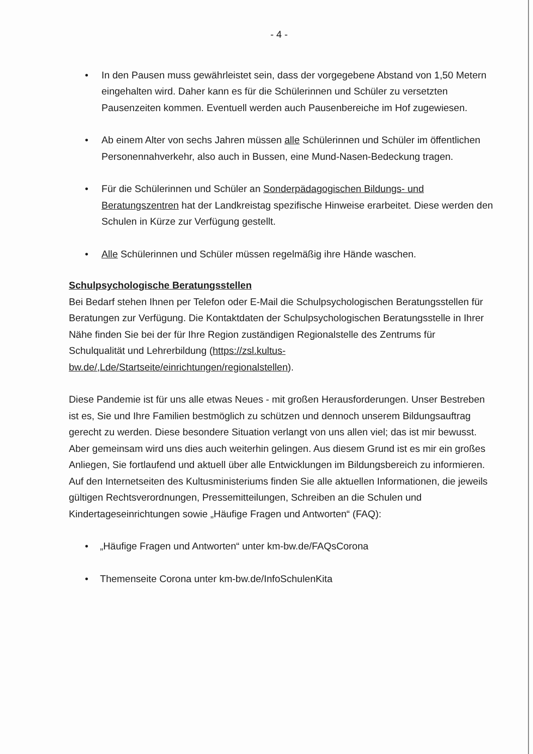- 4 -
• In den Pausen muss gewährleistet sein, dass der vorgegebene Abstand von 1,50 Metern eingehalten wird. Daher kann es für die Schülerinnen und Schüler zu versetzten Pausenzeiten kommen. Eventuell werden auch Pausenbereiche im Hof zugewiesen.
• Ab einem Alter von sechs Jahren müssen alle Schülerinnen und Schüler im öffentlichen Personennahverkehr, also auch in Bussen, eine Mund-Nasen-Bedeckung tragen.
• Für die Schülerinnen und Schüler an Sonderpädagogischen Bildungs- und Beratungszentren hat der Landkreistag spezifische Hinweise erarbeitet. Diese werden den Schulen in Kürze zur Verfügung gestellt.
• Alle Schülerinnen und Schüler müssen regelmäßig ihre Hände waschen.
Schulpsychologische Beratungsstellen
Bei Bedarf stehen Ihnen per Telefon oder E-Mail die Schulpsychologischen Beratungsstellen für Beratungen zur Verfügung. Die Kontaktdaten der Schulpsychologischen Beratungsstelle in Ihrer Nähe finden Sie bei der für Ihre Region zuständigen Regionalstelle des Zentrums für Schulqualität und Lehrerbildung (https://zsl.kultus-bw.de/,Lde/Startseite/einrichtungen/regionalstellen).
Diese Pandemie ist für uns alle etwas Neues - mit großen Herausforderungen. Unser Bestreben ist es, Sie und Ihre Familien bestmöglich zu schützen und dennoch unserem Bildungsauftrag gerecht zu werden. Diese besondere Situation verlangt von uns allen viel; das ist mir bewusst. Aber gemeinsam wird uns dies auch weiterhin gelingen. Aus diesem Grund ist es mir ein großes Anliegen, Sie fortlaufend und aktuell über alle Entwicklungen im Bildungsbereich zu informieren. Auf den Internetseiten des Kultusministeriums finden Sie alle aktuellen Informationen, die jeweils gültigen Rechtsverordnungen, Pressemitteilungen, Schreiben an die Schulen und Kindertageseinrichtungen sowie „Häufige Fragen und Antworten“ (FAQ):
• „Häufige Fragen und Antworten“ unter km-bw.de/FAQsCorona
• Themenseite Corona unter km-bw.de/InfoSchulenKita